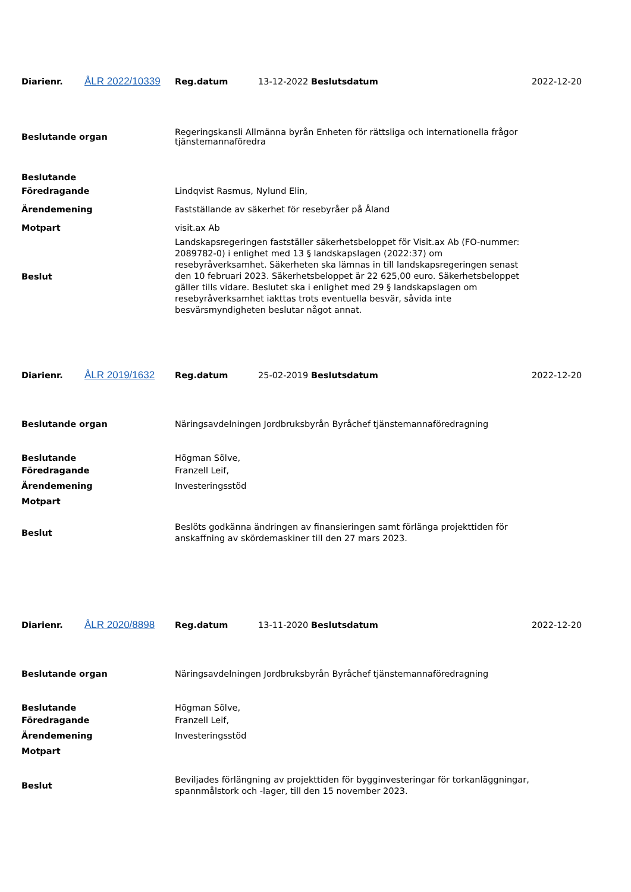| Diarienr. | ÅLR 2022/10339 | Reg.datum | 13-12-2022 Beslutsdatum | 2022-12-20 |
| Beslutande organ | Regeringskansli Allmänna byrån Enheten för rättsliga och internationella frågor tjänstemannaföredra |
| Beslutande | |
| Föredragande | Lindqvist Rasmus, Nylund Elin, |
| Ärendemening | Fastställande av säkerhet för resebyråer på Åland |
| Motpart | visit.ax Ab |
| Beslut | Landskapsregeringen fastställer säkerhetsbeloppet för Visit.ax Ab (FO-nummer: 2089782-0) i enlighet med 13 § landskapslagen (2022:37) om resebyråverksamhet. Säkerheten ska lämnas in till landskapsregeringen senast den 10 februari 2023. Säkerhetsbeloppet är 22 625,00 euro. Säkerhetsbeloppet gäller tills vidare. Beslutet ska i enlighet med 29 § landskapslagen om resebyråverksamhet iakttas trots eventuella besvär, såvida inte besvärsmyndigheten beslutar något annat. |
| Diarienr. | ÅLR 2019/1632 | Reg.datum | 25-02-2019 Beslutsdatum | 2022-12-20 |
| Beslutande organ | Näringsavdelningen Jordbruksbyrån Byråchef tjänstemannaföredragning |
| Beslutande | Högman Sölve, |
| Föredragande | Franzell Leif, |
| Ärendemening | Investeringsstöd |
| Motpart | |
| Beslut | Beslöts godkänna ändringen av finansieringen samt förlänga projekttiden för anskaffning av skördemaskiner till den 27 mars 2023. |
| Diarienr. | ÅLR 2020/8898 | Reg.datum | 13-11-2020 Beslutsdatum | 2022-12-20 |
| Beslutande organ | Näringsavdelningen Jordbruksbyrån Byråchef tjänstemannaföredragning |
| Beslutande | Högman Sölve, |
| Föredragande | Franzell Leif, |
| Ärendemening | Investeringsstöd |
| Motpart | |
| Beslut | Beviljades förlängning av projekttiden för bygginvesteringar för torkanläggningar, spannmålstork och -lager, till den 15 november 2023. |